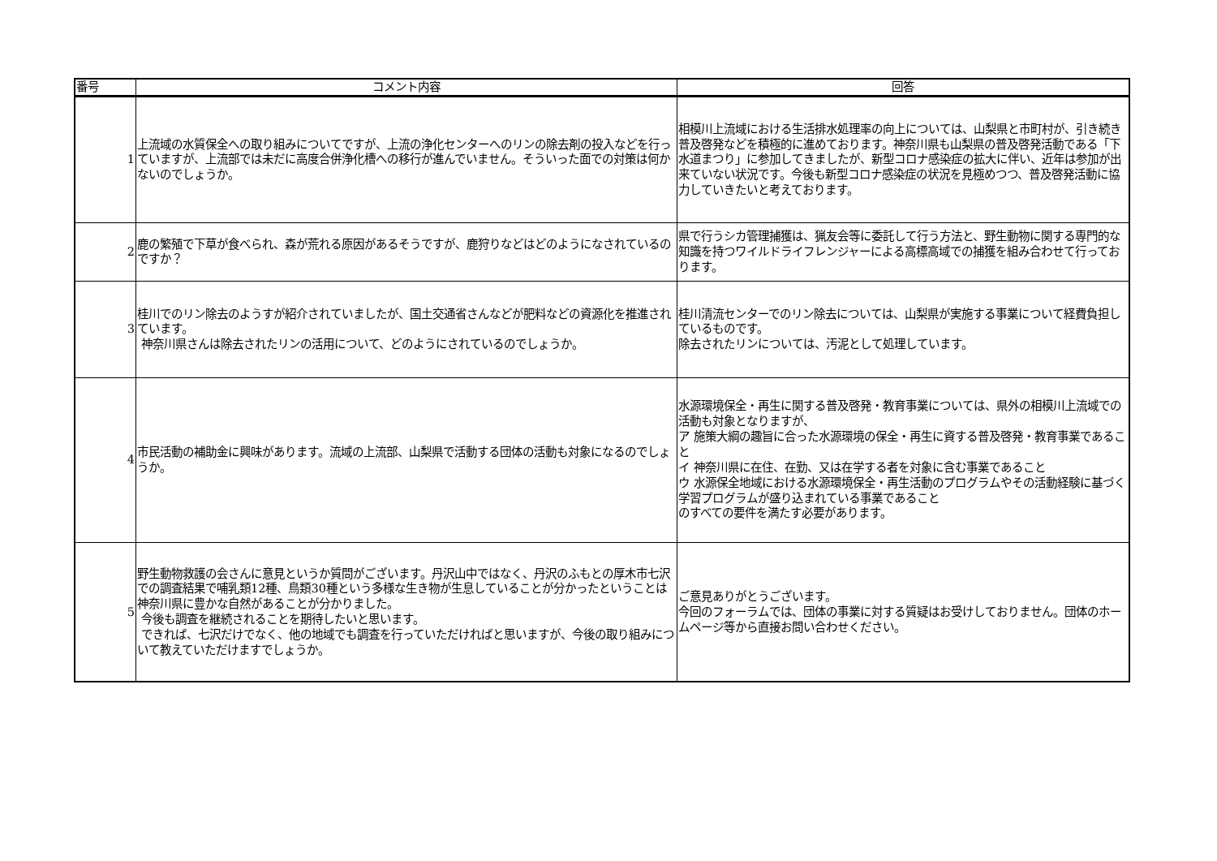| 番号 | コメント内容 | 回答 |
| --- | --- | --- |
| 1 | 上流域の水質保全への取り組みについてですが、上流の浄化センターへのリンの除去剤の投入などを行っていますが、上流部では未だに高度合併浄化槽への移行が進んでいません。そういった面での対策は何かないのでしょうか。 | 相模川上流域における生活排水処理率の向上については、山梨県と市町村が、引き続き普及啓発などを積極的に進めております。神奈川県も山梨県の普及啓発活動である「下水道まつり」に参加してきましたが、新型コロナ感染症の拡大に伴い、近年は参加が出来ていない状況です。今後も新型コロナ感染症の状況を見極めつつ、普及啓発活動に協力していきたいと考えております。 |
| 2 | 鹿の繁殖で下草が食べられ、森が荒れる原因があるそうですが、鹿狩りなどはどのようになされているのですか？ | 県で行うシカ管理捕獲は、猟友会等に委託して行う方法と、野生動物に関する専門的な知識を持つワイルドライフレンジャーによる高標高域での捕獲を組み合わせて行っております。 |
| 3 | 桂川でのリン除去のようすが紹介されていましたが、国土交通省さんなどが肥料などの資源化を推進されています。 神奈川県さんは除去されたリンの活用について、どのようにされているのでしょうか。 | 桂川清流センターでのリン除去については、山梨県が実施する事業について経費負担しているものです。 除去されたリンについては、汚泥として処理しています。 |
| 4 | 市民活動の補助金に興味があります。流域の上流部、山梨県で活動する団体の活動も対象になるのでしょうか。 | 水源環境保全・再生に関する普及啓発・教育事業については、県外の相模川上流域での活動も対象となりますが、 ア 施策大綱の趣旨に合った水源環境の保全・再生に資する普及啓発・教育事業であること イ 神奈川県に在住、在勤、又は在学する者を対象に含む事業であること ウ 水源保全地域における水源環境保全・再生活動のプログラムやその活動経験に基づく学習プログラムが盛り込まれている事業であること のすべての要件を満たす必要があります。 |
| 5 | 野生動物救護の会さんに意見というか質問がございます。丹沢山中ではなく、丹沢のふもとの厚木市七沢での調査結果で哺乳類12種、鳥類30種という多様な生き物が生息していることが分かったということは神奈川県に豊かな自然があることが分かりました。 今後も調査を継続されることを期待したいと思います。 できれば、七沢だけでなく、他の地域でも調査を行っていただければと思いますが、今後の取り組みについて教えていただけますでしょうか。 | ご意見ありがとうございます。 今回のフォーラムでは、団体の事業に対する質疑はお受けしておりません。団体のホームページ等から直接お問い合わせください。 |